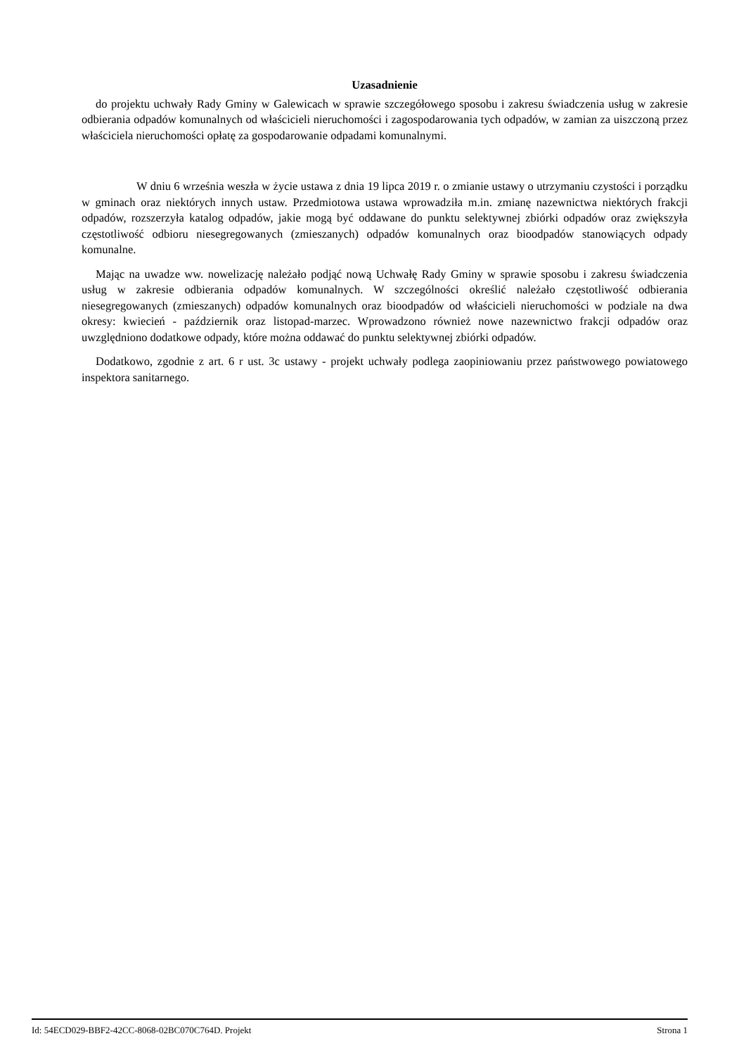Uzasadnienie
do projektu uchwały Rady Gminy w Galewicach w sprawie szczegółowego sposobu i zakresu świadczenia usług w zakresie odbierania odpadów komunalnych od właścicieli nieruchomości i zagospodarowania tych odpadów, w zamian za uiszczoną przez właściciela nieruchomości opłatę za gospodarowanie odpadami komunalnymi.
W dniu 6 września weszła w życie ustawa z dnia 19 lipca 2019 r. o zmianie ustawy o utrzymaniu czystości i porządku w gminach oraz niektórych innych ustaw. Przedmiotowa ustawa wprowadziła m.in. zmianę nazewnictwa niektórych frakcji odpadów, rozszerzyła katalog odpadów, jakie mogą być oddawane do punktu selektywnej zbiórki odpadów oraz zwiększyła częstotliwość odbioru niesegregowanych (zmieszanych) odpadów komunalnych oraz bioodpadów stanowiących odpady komunalne.
Mając na uwadze ww. nowelizację należało podjąć nową Uchwałę Rady Gminy w sprawie sposobu i zakresu świadczenia usług w zakresie odbierania odpadów komunalnych. W szczególności określić należało częstotliwość odbierania niesegregowanych (zmieszanych) odpadów komunalnych oraz bioodpadów od właścicieli nieruchomości w podziale na dwa okresy: kwiecień - październik oraz listopad-marzec. Wprowadzono również nowe nazewnictwo frakcji odpadów oraz uwzględniono dodatkowe odpady, które można oddawać do punktu selektywnej zbiórki odpadów.
Dodatkowo, zgodnie z art. 6 r ust. 3c ustawy - projekt uchwały podlega zaopiniowaniu przez państwowego powiatowego inspektora sanitarnego.
Id: 54ECD029-BBF2-42CC-8068-02BC070C764D. Projekt Strona 1